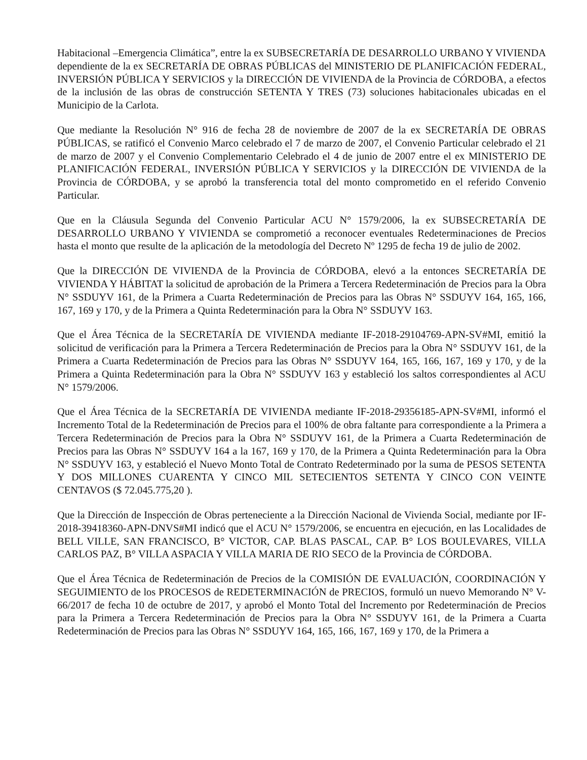Habitacional –Emergencia Climática”, entre la ex SUBSECRETARÍA DE DESARROLLO URBANO Y VIVIENDA dependiente de la ex SECRETARÍA DE OBRAS PÚBLICAS del MINISTERIO DE PLANIFICACIÓN FEDERAL, INVERSIÓN PÚBLICA Y SERVICIOS y la DIRECCIÓN DE VIVIENDA de la Provincia de CÓRDOBA, a efectos de la inclusión de las obras de construcción SETENTA Y TRES (73) soluciones habitacionales ubicadas en el Municipio de la Carlota.
Que mediante la Resolución N° 916 de fecha 28 de noviembre de 2007 de la ex SECRETARÍA DE OBRAS PÚBLICAS, se ratificó el Convenio Marco celebrado el 7 de marzo de 2007, el Convenio Particular celebrado el 21 de marzo de 2007 y el Convenio Complementario Celebrado el 4 de junio de 2007 entre el ex MINISTERIO DE PLANIFICACIÓN FEDERAL, INVERSIÓN PÚBLICA Y SERVICIOS y la DIRECCIÓN DE VIVIENDA de la Provincia de CÓRDOBA, y se aprobó la transferencia total del monto comprometido en el referido Convenio Particular.
Que en la Cláusula Segunda del Convenio Particular ACU N° 1579/2006, la ex SUBSECRETARÍA DE DESARROLLO URBANO Y VIVIENDA se comprometió a reconocer eventuales Redeterminaciones de Precios hasta el monto que resulte de la aplicación de la metodología del Decreto Nº 1295 de fecha 19 de julio de 2002.
Que la DIRECCIÓN DE VIVIENDA de la Provincia de CÓRDOBA, elevó a la entonces SECRETARÍA DE VIVIENDA Y HÁBITAT la solicitud de aprobación de la Primera a Tercera Redeterminación de Precios para la Obra N° SSDUYV 161, de la Primera a Cuarta Redeterminación de Precios para las Obras N° SSDUYV 164, 165, 166, 167, 169 y 170, y de la Primera a Quinta Redeterminación para la Obra N° SSDUYV 163.
Que el Área Técnica de la SECRETARÍA DE VIVIENDA mediante IF-2018-29104769-APN-SV#MI, emitió la solicitud de verificación para la Primera a Tercera Redeterminación de Precios para la Obra N° SSDUYV 161, de la Primera a Cuarta Redeterminación de Precios para las Obras N° SSDUYV 164, 165, 166, 167, 169 y 170, y de la Primera a Quinta Redeterminación para la Obra N° SSDUYV 163 y estableció los saltos correspondientes al ACU N° 1579/2006.
Que el Área Técnica de la SECRETARÍA DE VIVIENDA mediante IF-2018-29356185-APN-SV#MI, informó el Incremento Total de la Redeterminación de Precios para el 100% de obra faltante para correspondiente a la Primera a Tercera Redeterminación de Precios para la Obra N° SSDUYV 161, de la Primera a Cuarta Redeterminación de Precios para las Obras N° SSDUYV 164 a la 167, 169 y 170, de la Primera a Quinta Redeterminación para la Obra N° SSDUYV 163, y estableció el Nuevo Monto Total de Contrato Redeterminado por la suma de PESOS SETENTA Y DOS MILLONES CUARENTA Y CINCO MIL SETECIENTOS SETENTA Y CINCO CON VEINTE CENTAVOS ($ 72.045.775,20 ).
Que la Dirección de Inspección de Obras perteneciente a la Dirección Nacional de Vivienda Social, mediante por IF-2018-39418360-APN-DNVS#MI indicó que el ACU N° 1579/2006, se encuentra en ejecución, en las Localidades de BELL VILLE, SAN FRANCISCO, B° VICTOR, CAP. BLAS PASCAL, CAP. B° LOS BOULEVARES, VILLA CARLOS PAZ, B° VILLA ASPACIA Y VILLA MARIA DE RIO SECO de la Provincia de CÓRDOBA.
Que el Área Técnica de Redeterminación de Precios de la COMISIÓN DE EVALUACIÓN, COORDINACIÓN Y SEGUIMIENTO de los PROCESOS de REDETERMINACIÓN de PRECIOS, formuló un nuevo Memorando N° V-66/2017 de fecha 10 de octubre de 2017, y aprobó el Monto Total del Incremento por Redeterminación de Precios para la Primera a Tercera Redeterminación de Precios para la Obra N° SSDUYV 161, de la Primera a Cuarta Redeterminación de Precios para las Obras N° SSDUYV 164, 165, 166, 167, 169 y 170, de la Primera a